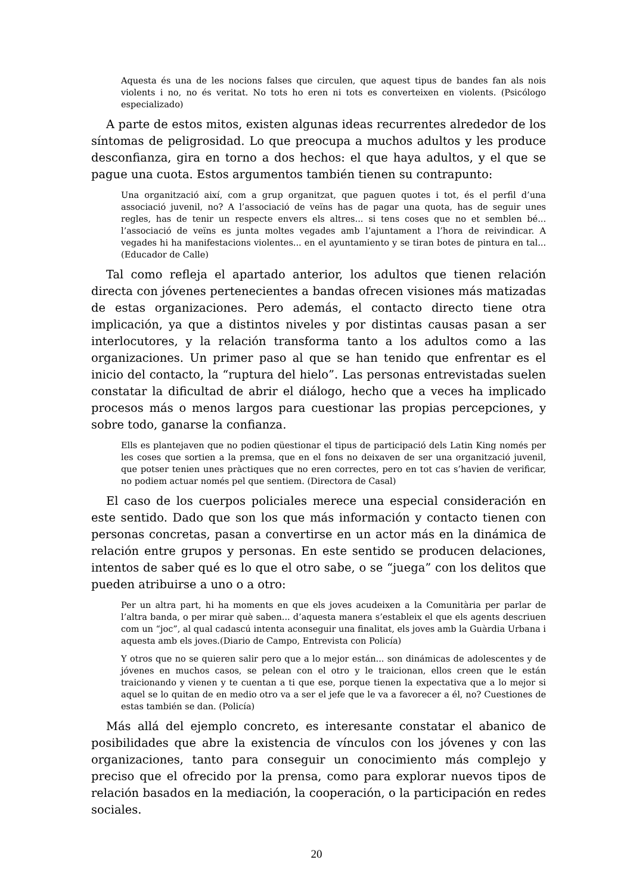Aquesta és una de les nocions falses que circulen, que aquest tipus de bandes fan als nois violents i no, no és veritat. No tots ho eren ni tots es converteixen en violents. (Psicólogo especializado)
A parte de estos mitos, existen algunas ideas recurrentes alrededor de los síntomas de peligrosidad. Lo que preocupa a muchos adultos y les produce desconfianza, gira en torno a dos hechos: el que haya adultos, y el que se pague una cuota. Estos argumentos también tienen su contrapunto:
Una organització així, com a grup organitzat, que paguen quotes i tot, és el perfil d’una associació juvenil, no? A l’associació de veïns has de pagar una quota, has de seguir unes regles, has de tenir un respecte envers els altres... si tens coses que no et semblen bé... l’associació de veïns es junta moltes vegades amb l’ajuntament a l’hora de reivindicar. A vegades hi ha manifestacions violentes... en el ayuntamiento y se tiran botes de pintura en tal... (Educador de Calle)
Tal como refleja el apartado anterior, los adultos que tienen relación directa con jóvenes pertenecientes a bandas ofrecen visiones más matizadas de estas organizaciones. Pero además, el contacto directo tiene otra implicación, ya que a distintos niveles y por distintas causas pasan a ser interlocutores, y la relación transforma tanto a los adultos como a las organizaciones. Un primer paso al que se han tenido que enfrentar es el inicio del contacto, la “ruptura del hielo”. Las personas entrevistadas suelen constatar la dificultad de abrir el diálogo, hecho que a veces ha implicado procesos más o menos largos para cuestionar las propias percepciones, y sobre todo, ganarse la confianza.
Ells es plantejaven que no podien qüestionar el tipus de participació dels Latin King només per les coses que sortien a la premsa, que en el fons no deixaven de ser una organització juvenil, que potser tenien unes pràctiques que no eren correctes, pero en tot cas s’havien de verificar, no podiem actuar només pel que sentiem. (Directora de Casal)
El caso de los cuerpos policiales merece una especial consideración en este sentido. Dado que son los que más información y contacto tienen con personas concretas, pasan a convertirse en un actor más en la dinámica de relación entre grupos y personas. En este sentido se producen delaciones, intentos de saber qué es lo que el otro sabe, o se “juega” con los delitos que pueden atribuirse a uno o a otro:
Per un altra part, hi ha moments en que els joves acudeixen a la Comunitària per parlar de l’altra banda, o per mirar què saben... d’aquesta manera s’estableix el que els agents descriuen com un “joc”, al qual cadascú intenta aconseguir una finalitat, els joves amb la Guàrdia Urbana i aquesta amb els joves.(Diario de Campo, Entrevista con Policía)
Y otros que no se quieren salir pero que a lo mejor están... son dinámicas de adolescentes y de jóvenes en muchos casos, se pelean con el otro y le traicionan, ellos creen que le están traicionando y vienen y te cuentan a ti que ese, porque tienen la expectativa que a lo mejor si aquel se lo quitan de en medio otro va a ser el jefe que le va a favorecer a él, no? Cuestiones de estas también se dan. (Policía)
Más allá del ejemplo concreto, es interesante constatar el abanico de posibilidades que abre la existencia de vínculos con los jóvenes y con las organizaciones, tanto para conseguir un conocimiento más complejo y preciso que el ofrecido por la prensa, como para explorar nuevos tipos de relación basados en la mediación, la cooperación, o la participación en redes sociales.
20